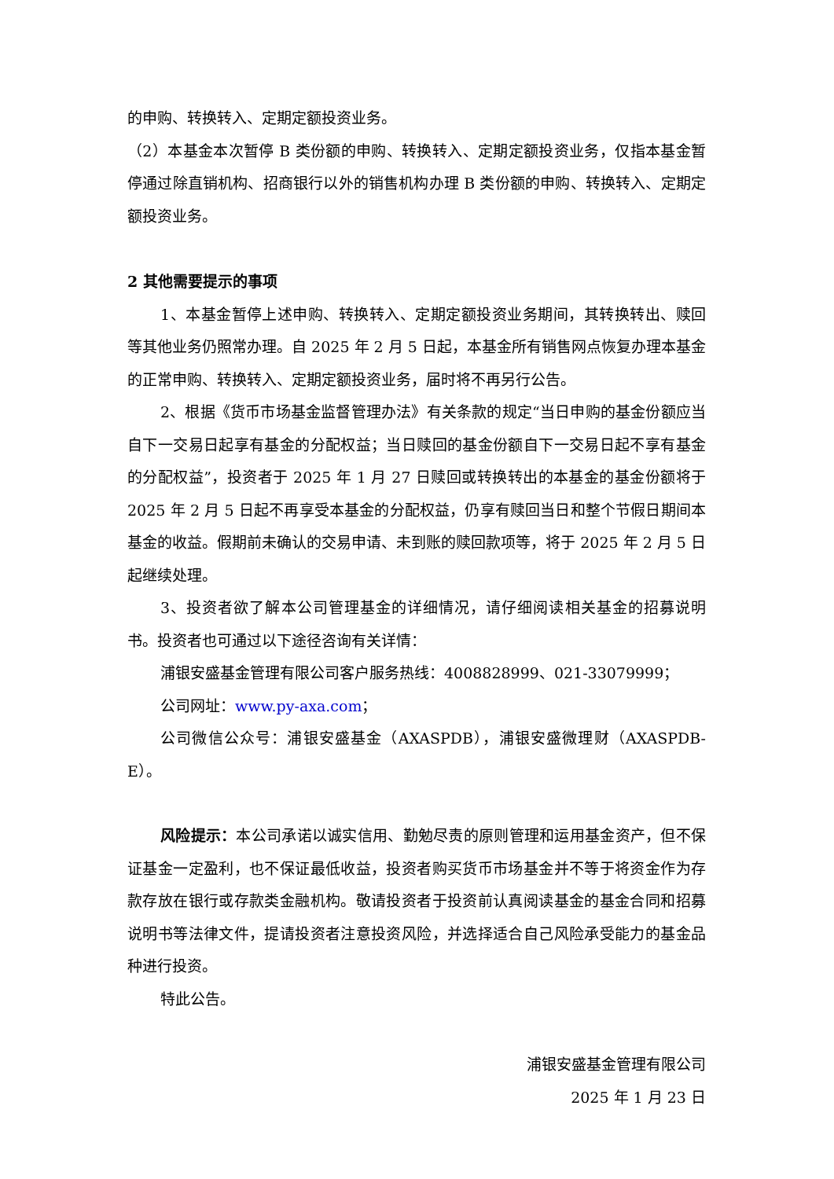的申购、转换转入、定期定额投资业务。
（2）本基金本次暂停 B 类份额的申购、转换转入、定期定额投资业务，仅指本基金暂停通过除直销机构、招商银行以外的销售机构办理 B 类份额的申购、转换转入、定期定额投资业务。
2 其他需要提示的事项
1、本基金暂停上述申购、转换转入、定期定额投资业务期间，其转换转出、赎回等其他业务仍照常办理。自 2025 年 2 月 5 日起，本基金所有销售网点恢复办理本基金的正常申购、转换转入、定期定额投资业务，届时将不再另行公告。
2、根据《货币市场基金监督管理办法》有关条款的规定“当日申购的基金份额应当自下一交易日起享有基金的分配权益；当日赎回的基金份额自下一交易日起不享有基金的分配权益”，投资者于 2025 年 1 月 27 日赎回或转换转出的本基金的基金份额将于 2025 年 2 月 5 日起不再享受本基金的分配权益，仍享有赎回当日和整个节假日期间本基金的收益。假期前未确认的交易申请、未到账的赎回款项等，将于 2025 年 2 月 5 日起继续处理。
3、投资者欲了解本公司管理基金的详细情况，请仔细阅读相关基金的招募说明书。投资者也可通过以下途径咨询有关详情：
浦银安盛基金管理有限公司客户服务热线：4008828999、021-33079999；
公司网址：www.py-axa.com；
公司微信公众号：浦银安盛基金（AXASPDB），浦银安盛微理财（AXASPDB-E）。
风险提示：本公司承诺以诚实信用、勤勉尽责的原则管理和运用基金资产，但不保证基金一定盈利，也不保证最低收益，投资者购买货币市场基金并不等于将资金作为存款存放在银行或存款类金融机构。敬请投资者于投资前认真阅读基金的基金合同和招募说明书等法律文件，提请投资者注意投资风险，并选择适合自己风险承受能力的基金品种进行投资。
特此公告。
浦银安盛基金管理有限公司
2025 年 1 月 23 日